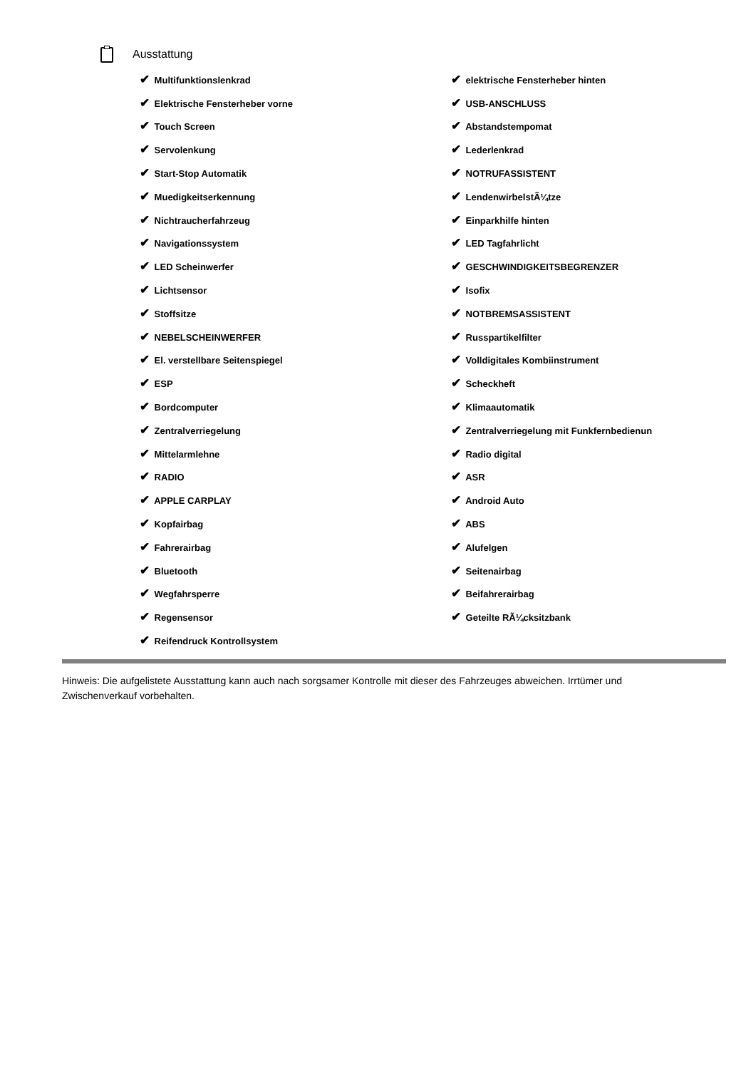Ausstattung
| ✔ Multifunktionslenkrad | ✔ elektrische Fensterheber hinten |
| ✔ Elektrische Fensterheber vorne | ✔ USB-ANSCHLUSS |
| ✔ Touch Screen | ✔ Abstandstempomat |
| ✔ Servolenkung | ✔ Lederlenkrad |
| ✔ Start-Stop Automatik | ✔ NOTRUFASSISTENT |
| ✔ Muedigkeitserkennung | ✔ LendenwirbelstÃ¼tze |
| ✔ Nichtraucherfahrzeug | ✔ Einparkhilfe hinten |
| ✔ Navigationssystem | ✔ LED Tagfahrlicht |
| ✔ LED Scheinwerfer | ✔ GESCHWINDIGKEITSBEGRENZER |
| ✔ Lichtsensor | ✔ Isofix |
| ✔ Stoffsitze | ✔ NOTBREMSASSISTENT |
| ✔ NEBELSCHEINWERFER | ✔ Russpartikelfilter |
| ✔ El. verstellbare Seitenspiegel | ✔ Volldigitales Kombiinstrument |
| ✔ ESP | ✔ Scheckheft |
| ✔ Bordcomputer | ✔ Klimaautomatik |
| ✔ Zentralverriegelung | ✔ Zentralverriegelung mit Funkfernbedienun |
| ✔ Mittelarmlehne | ✔ Radio digital |
| ✔ RADIO | ✔ ASR |
| ✔ APPLE CARPLAY | ✔ Android Auto |
| ✔ Kopfairbag | ✔ ABS |
| ✔ Fahrerairbag | ✔ Alufelgen |
| ✔ Bluetooth | ✔ Seitenairbag |
| ✔ Wegfahrsperre | ✔ Beifahrerairbag |
| ✔ Regensensor | ✔ Geteilte RÃ¼cksitzbank |
| ✔ Reifendruck Kontrollsystem | |
Hinweis: Die aufgelistete Ausstattung kann auch nach sorgsamer Kontrolle mit dieser des Fahrzeuges abweichen. Irrtümer und Zwischenverkauf vorbehalten.